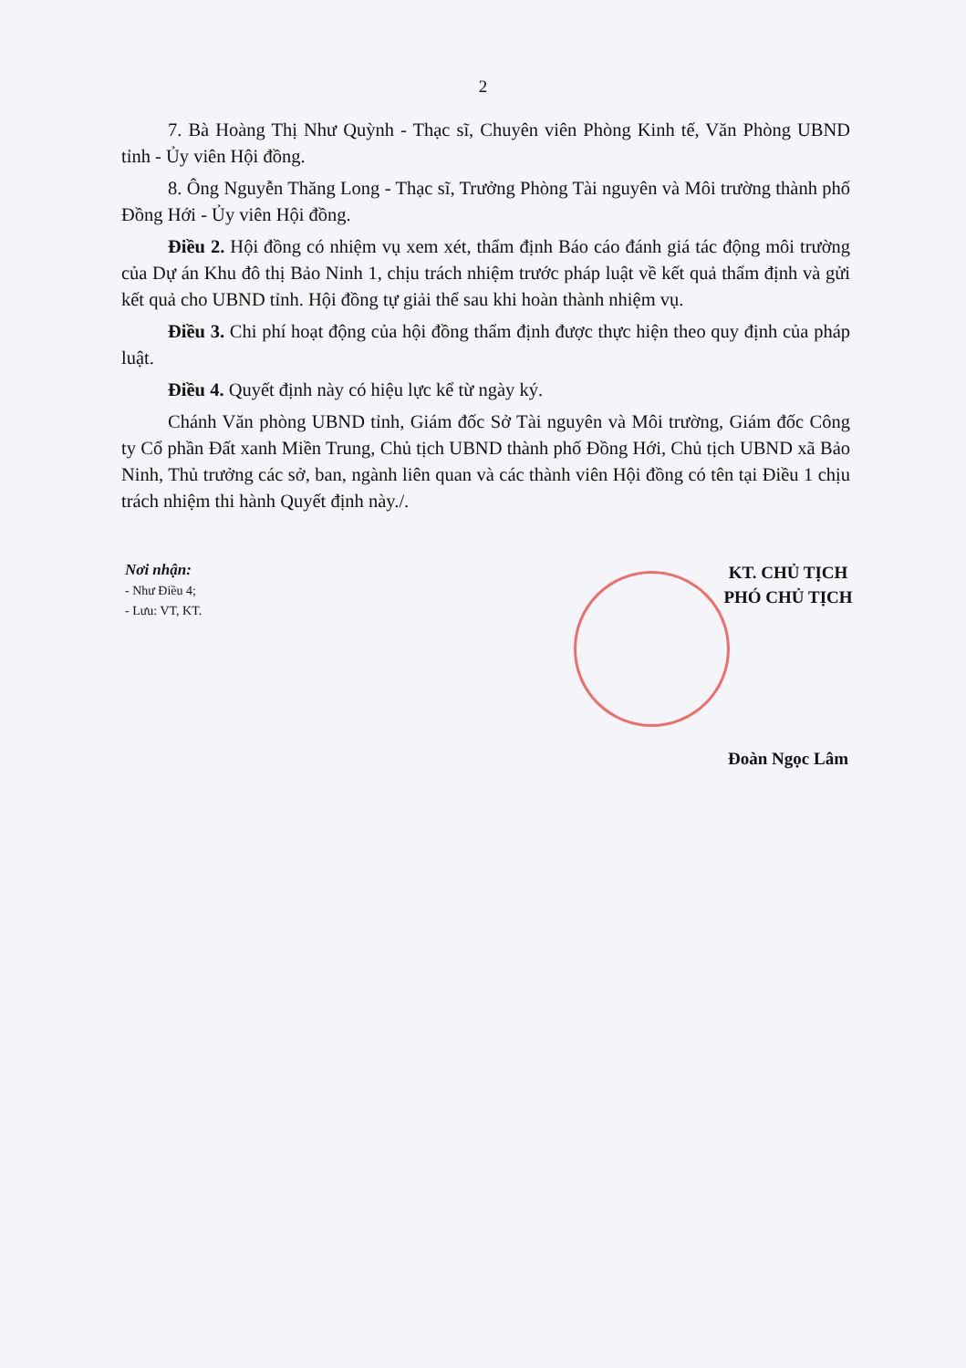2
7. Bà Hoàng Thị Như Quỳnh - Thạc sĩ, Chuyên viên Phòng Kinh tế, Văn Phòng UBND tỉnh - Ủy viên Hội đồng.
8. Ông Nguyễn Thăng Long - Thạc sĩ, Trưởng Phòng Tài nguyên và Môi trường thành phố Đồng Hới - Ủy viên Hội đồng.
Điều 2. Hội đồng có nhiệm vụ xem xét, thẩm định Báo cáo đánh giá tác động môi trường của Dự án Khu đô thị Bảo Ninh 1, chịu trách nhiệm trước pháp luật về kết quả thẩm định và gửi kết quả cho UBND tỉnh. Hội đồng tự giải thể sau khi hoàn thành nhiệm vụ.
Điều 3. Chi phí hoạt động của hội đồng thẩm định được thực hiện theo quy định của pháp luật.
Điều 4. Quyết định này có hiệu lực kể từ ngày ký.
Chánh Văn phòng UBND tỉnh, Giám đốc Sở Tài nguyên và Môi trường, Giám đốc Công ty Cổ phần Đất xanh Miền Trung, Chủ tịch UBND thành phố Đồng Hới, Chủ tịch UBND xã Bảo Ninh, Thủ trưởng các sở, ban, ngành liên quan và các thành viên Hội đồng có tên tại Điều 1 chịu trách nhiệm thi hành Quyết định này./.
Nơi nhận:
- Như Điều 4;
- Lưu: VT, KT.
KT. CHỦ TỊCH
PHÓ CHỦ TỊCH
Đoàn Ngọc Lâm